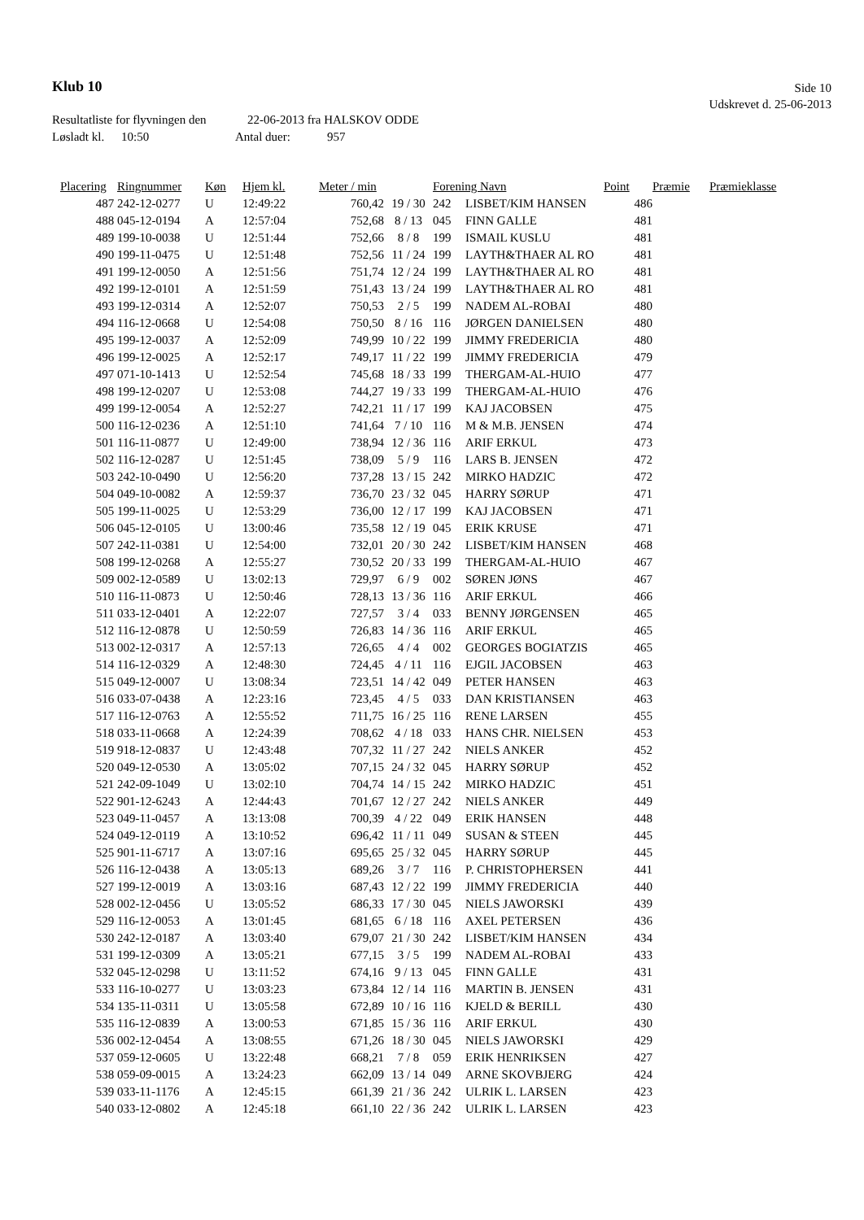Klub 10
Side 10
Udskrevet d. 25-06-2013
Resultatliste for flyvningen den 22-06-2013 fra HALSKOV ODDE
Løsladt kl. 10:50 Antal duer: 957
| Placering | Ringnummer | Køn | Hjem kl. | Meter / min | | Forening Navn | | Point | Præmie | Præmieklasse |
| --- | --- | --- | --- | --- | --- | --- | --- | --- | --- | --- |
| 487 | 242-12-0277 | U | 12:49:22 | 760,42 | 19 / 30 | 242 | LISBET/KIM HANSEN | 486 | | |
| 488 | 045-12-0194 | A | 12:57:04 | 752,68 | 8 / 13 | 045 | FINN GALLE | 481 | | |
| 489 | 199-10-0038 | U | 12:51:44 | 752,66 | 8 / 8 | 199 | ISMAIL KUSLU | 481 | | |
| 490 | 199-11-0475 | U | 12:51:48 | 752,56 | 11 / 24 | 199 | LAYTH&THAER AL RO | 481 | | |
| 491 | 199-12-0050 | A | 12:51:56 | 751,74 | 12 / 24 | 199 | LAYTH&THAER AL RO | 481 | | |
| 492 | 199-12-0101 | A | 12:51:59 | 751,43 | 13 / 24 | 199 | LAYTH&THAER AL RO | 481 | | |
| 493 | 199-12-0314 | A | 12:52:07 | 750,53 | 2 / 5 | 199 | NADEM AL-ROBAI | 480 | | |
| 494 | 116-12-0668 | U | 12:54:08 | 750,50 | 8 / 16 | 116 | JØRGEN DANIELSEN | 480 | | |
| 495 | 199-12-0037 | A | 12:52:09 | 749,99 | 10 / 22 | 199 | JIMMY FREDERICIA | 480 | | |
| 496 | 199-12-0025 | A | 12:52:17 | 749,17 | 11 / 22 | 199 | JIMMY FREDERICIA | 479 | | |
| 497 | 071-10-1413 | U | 12:52:54 | 745,68 | 18 / 33 | 199 | THERGAM-AL-HUIO | 477 | | |
| 498 | 199-12-0207 | U | 12:53:08 | 744,27 | 19 / 33 | 199 | THERGAM-AL-HUIO | 476 | | |
| 499 | 199-12-0054 | A | 12:52:27 | 742,21 | 11 / 17 | 199 | KAJ JACOBSEN | 475 | | |
| 500 | 116-12-0236 | A | 12:51:10 | 741,64 | 7 / 10 | 116 | M & M.B. JENSEN | 474 | | |
| 501 | 116-11-0877 | U | 12:49:00 | 738,94 | 12 / 36 | 116 | ARIF ERKUL | 473 | | |
| 502 | 116-12-0287 | U | 12:51:45 | 738,09 | 5 / 9 | 116 | LARS B. JENSEN | 472 | | |
| 503 | 242-10-0490 | U | 12:56:20 | 737,28 | 13 / 15 | 242 | MIRKO HADZIC | 472 | | |
| 504 | 049-10-0082 | A | 12:59:37 | 736,70 | 23 / 32 | 045 | HARRY SØRUP | 471 | | |
| 505 | 199-11-0025 | U | 12:53:29 | 736,00 | 12 / 17 | 199 | KAJ JACOBSEN | 471 | | |
| 506 | 045-12-0105 | U | 13:00:46 | 735,58 | 12 / 19 | 045 | ERIK KRUSE | 471 | | |
| 507 | 242-11-0381 | U | 12:54:00 | 732,01 | 20 / 30 | 242 | LISBET/KIM HANSEN | 468 | | |
| 508 | 199-12-0268 | A | 12:55:27 | 730,52 | 20 / 33 | 199 | THERGAM-AL-HUIO | 467 | | |
| 509 | 002-12-0589 | U | 13:02:13 | 729,97 | 6 / 9 | 002 | SØREN JØNS | 467 | | |
| 510 | 116-11-0873 | U | 12:50:46 | 728,13 | 13 / 36 | 116 | ARIF ERKUL | 466 | | |
| 511 | 033-12-0401 | A | 12:22:07 | 727,57 | 3 / 4 | 033 | BENNY JØRGENSEN | 465 | | |
| 512 | 116-12-0878 | U | 12:50:59 | 726,83 | 14 / 36 | 116 | ARIF ERKUL | 465 | | |
| 513 | 002-12-0317 | A | 12:57:13 | 726,65 | 4 / 4 | 002 | GEORGES BOGIATZIS | 465 | | |
| 514 | 116-12-0329 | A | 12:48:30 | 724,45 | 4 / 11 | 116 | EJGIL JACOBSEN | 463 | | |
| 515 | 049-12-0007 | U | 13:08:34 | 723,51 | 14 / 42 | 049 | PETER HANSEN | 463 | | |
| 516 | 033-07-0438 | A | 12:23:16 | 723,45 | 4 / 5 | 033 | DAN KRISTIANSEN | 463 | | |
| 517 | 116-12-0763 | A | 12:55:52 | 711,75 | 16 / 25 | 116 | RENE LARSEN | 455 | | |
| 518 | 033-11-0668 | A | 12:24:39 | 708,62 | 4 / 18 | 033 | HANS CHR. NIELSEN | 453 | | |
| 519 | 918-12-0837 | U | 12:43:48 | 707,32 | 11 / 27 | 242 | NIELS ANKER | 452 | | |
| 520 | 049-12-0530 | A | 13:05:02 | 707,15 | 24 / 32 | 045 | HARRY SØRUP | 452 | | |
| 521 | 242-09-1049 | U | 13:02:10 | 704,74 | 14 / 15 | 242 | MIRKO HADZIC | 451 | | |
| 522 | 901-12-6243 | A | 12:44:43 | 701,67 | 12 / 27 | 242 | NIELS ANKER | 449 | | |
| 523 | 049-11-0457 | A | 13:13:08 | 700,39 | 4 / 22 | 049 | ERIK HANSEN | 448 | | |
| 524 | 049-12-0119 | A | 13:10:52 | 696,42 | 11 / 11 | 049 | SUSAN & STEEN | 445 | | |
| 525 | 901-11-6717 | A | 13:07:16 | 695,65 | 25 / 32 | 045 | HARRY SØRUP | 445 | | |
| 526 | 116-12-0438 | A | 13:05:13 | 689,26 | 3 / 7 | 116 | P. CHRISTOPHERSEN | 441 | | |
| 527 | 199-12-0019 | A | 13:03:16 | 687,43 | 12 / 22 | 199 | JIMMY FREDERICIA | 440 | | |
| 528 | 002-12-0456 | U | 13:05:52 | 686,33 | 17 / 30 | 045 | NIELS JAWORSKI | 439 | | |
| 529 | 116-12-0053 | A | 13:01:45 | 681,65 | 6 / 18 | 116 | AXEL PETERSEN | 436 | | |
| 530 | 242-12-0187 | A | 13:03:40 | 679,07 | 21 / 30 | 242 | LISBET/KIM HANSEN | 434 | | |
| 531 | 199-12-0309 | A | 13:05:21 | 677,15 | 3 / 5 | 199 | NADEM AL-ROBAI | 433 | | |
| 532 | 045-12-0298 | U | 13:11:52 | 674,16 | 9 / 13 | 045 | FINN GALLE | 431 | | |
| 533 | 116-10-0277 | U | 13:03:23 | 673,84 | 12 / 14 | 116 | MARTIN B. JENSEN | 431 | | |
| 534 | 135-11-0311 | U | 13:05:58 | 672,89 | 10 / 16 | 116 | KJELD & BERILL | 430 | | |
| 535 | 116-12-0839 | A | 13:00:53 | 671,85 | 15 / 36 | 116 | ARIF ERKUL | 430 | | |
| 536 | 002-12-0454 | A | 13:08:55 | 671,26 | 18 / 30 | 045 | NIELS JAWORSKI | 429 | | |
| 537 | 059-12-0605 | U | 13:22:48 | 668,21 | 7 / 8 | 059 | ERIK HENRIKSEN | 427 | | |
| 538 | 059-09-0015 | A | 13:24:23 | 662,09 | 13 / 14 | 049 | ARNE SKOVBJERG | 424 | | |
| 539 | 033-11-1176 | A | 12:45:15 | 661,39 | 21 / 36 | 242 | ULRIK L. LARSEN | 423 | | |
| 540 | 033-12-0802 | A | 12:45:18 | 661,10 | 22 / 36 | 242 | ULRIK L. LARSEN | 423 | | |